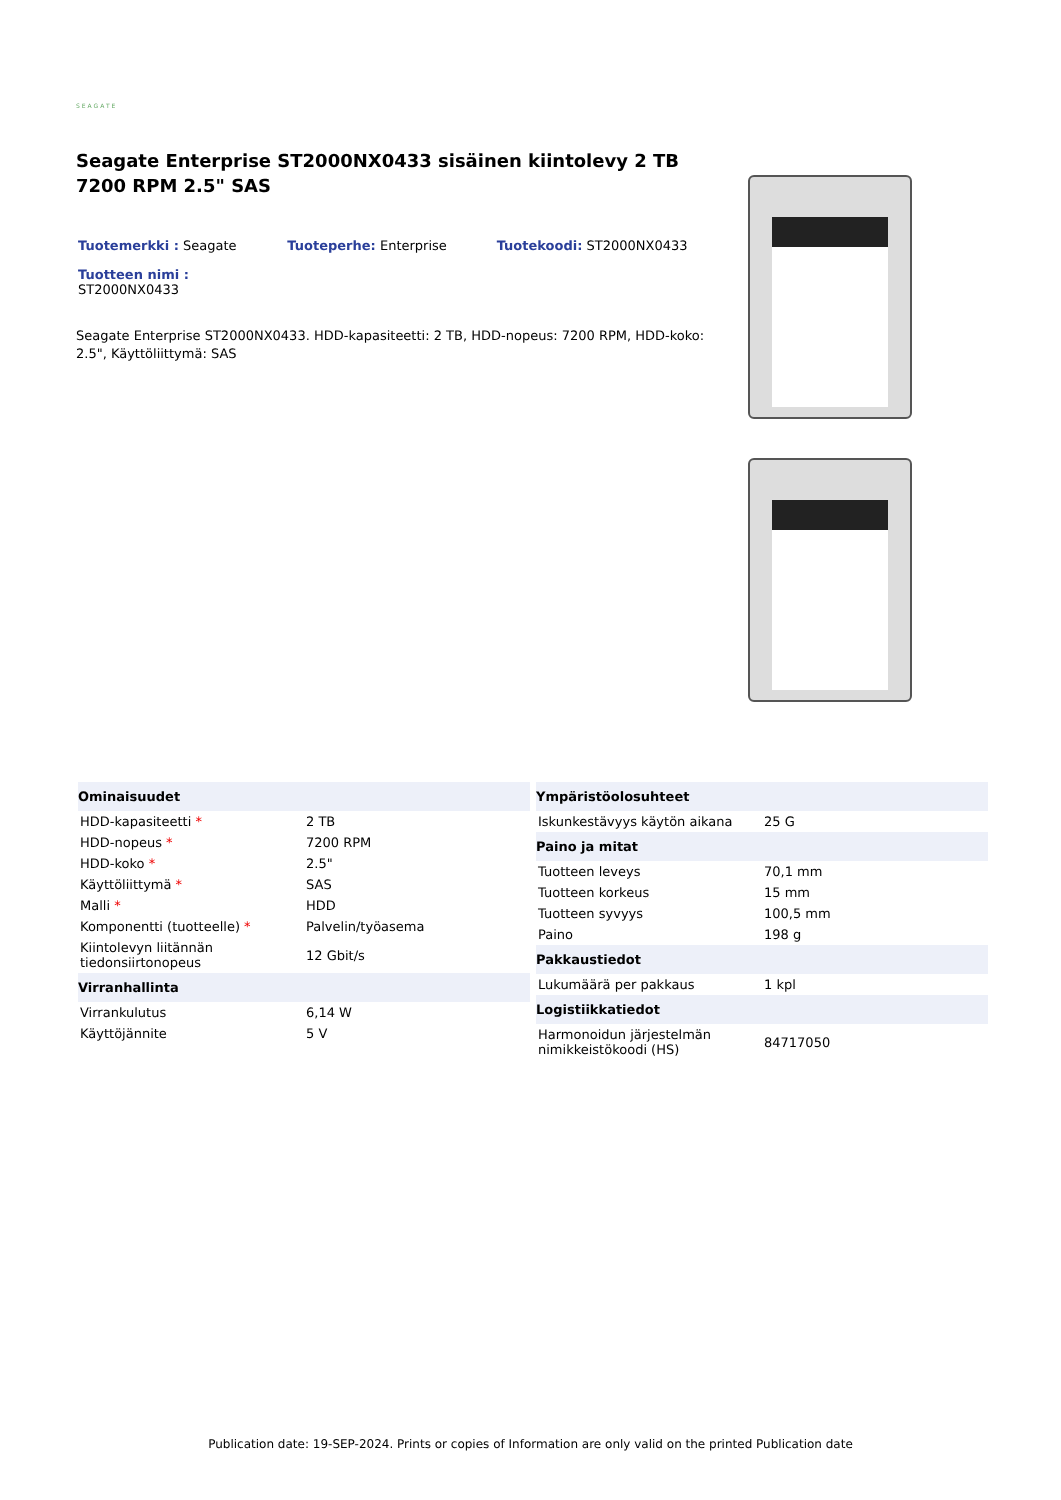SEAGATE
Seagate Enterprise ST2000NX0433 sisäinen kiintolevy 2 TB 7200 RPM 2.5" SAS
Tuotemerkki : Seagate Tuoteperhe: Enterprise Tuotekoodi: ST2000NX0433
Tuotteen nimi :
ST2000NX0433
Seagate Enterprise ST2000NX0433. HDD-kapasiteetti: 2 TB, HDD-nopeus: 7200 RPM, HDD-koko: 2.5", Käyttöliittymä: SAS
| Ominaisuudet | |
| --- | --- |
| HDD-kapasiteetti * | 2 TB |
| HDD-nopeus * | 7200 RPM |
| HDD-koko * | 2.5" |
| Käyttöliittymä * | SAS |
| Malli * | HDD |
| Komponentti (tuotteelle) * | Palvelin/työasema |
| Kiintolevyn liitännän tiedonsiirtonopeus | 12 Gbit/s |
| Virranhallinta | |
| Virrankulutus | 6,14 W |
| Käyttöjännite | 5 V |
| Ympäristöolosuhteet | |
| --- | --- |
| Iskunkestävyys käytön aikana | 25 G |
| Paino ja mitat | |
| Tuotteen leveys | 70,1 mm |
| Tuotteen korkeus | 15 mm |
| Tuotteen syvyys | 100,5 mm |
| Paino | 198 g |
| Pakkaustiedot | |
| Lukumäärä per pakkaus | 1 kpl |
| Logistiikkatiedot | |
| Harmonoidun järjestelmän nimikkeistökoodi (HS) | 84717050 |
Publication date: 19-SEP-2024. Prints or copies of Information are only valid on the printed Publication date